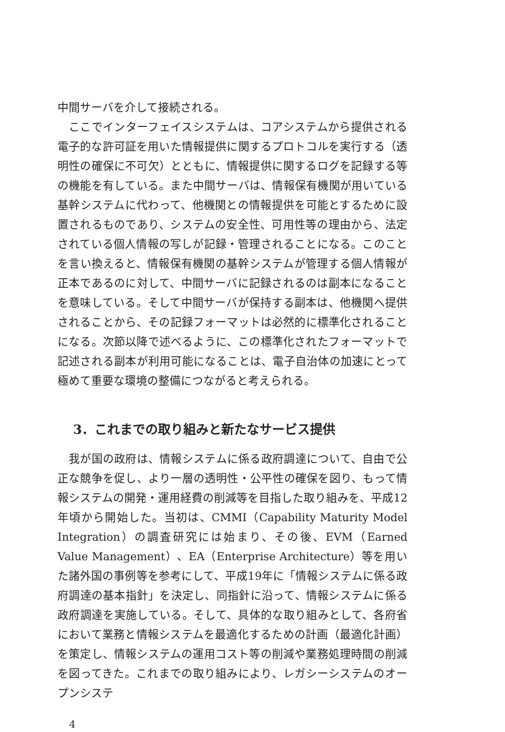中間サーバを介して接続される。
ここでインターフェイスシステムは、コアシステムから提供される電子的な許可証を用いた情報提供に関するプロトコルを実行する（透明性の確保に不可欠）とともに、情報提供に関するログを記録する等の機能を有している。また中間サーバは、情報保有機関が用いている基幹システムに代わって、他機関との情報提供を可能とするために設置されるものであり、システムの安全性、可用性等の理由から、法定されている個人情報の写しが記録・管理されることになる。このことを言い換えると、情報保有機関の基幹システムが管理する個人情報が正本であるのに対して、中間サーバに記録されるのは副本になることを意味している。そして中間サーバが保持する副本は、他機関へ提供されることから、その記録フォーマットは必然的に標準化されることになる。次節以降で述べるように、この標準化されたフォーマットで記述される副本が利用可能になることは、電子自治体の加速にとって極めて重要な環境の整備につながると考えられる。
3．これまでの取り組みと新たなサービス提供
我が国の政府は、情報システムに係る政府調達について、自由で公正な競争を促し、より一層の透明性・公平性の確保を図り、もって情報システムの開発・運用経費の削減等を目指した取り組みを、平成12年頃から開始した。当初は、CMMI（Capability Maturity Model Integration）の調査研究には始まり、その後、EVM（Earned Value Management）、EA（Enterprise Architecture）等を用いた諸外国の事例等を参考にして、平成19年に「情報システムに係る政府調達の基本指針」を決定し、同指針に沿って、情報システムに係る政府調達を実施している。そして、具体的な取り組みとして、各府省において業務と情報システムを最適化するための計画（最適化計画）を策定し、情報システムの運用コスト等の削減や業務処理時間の削減を図ってきた。これまでの取り組みにより、レガシーシステムのオープンシステ
4